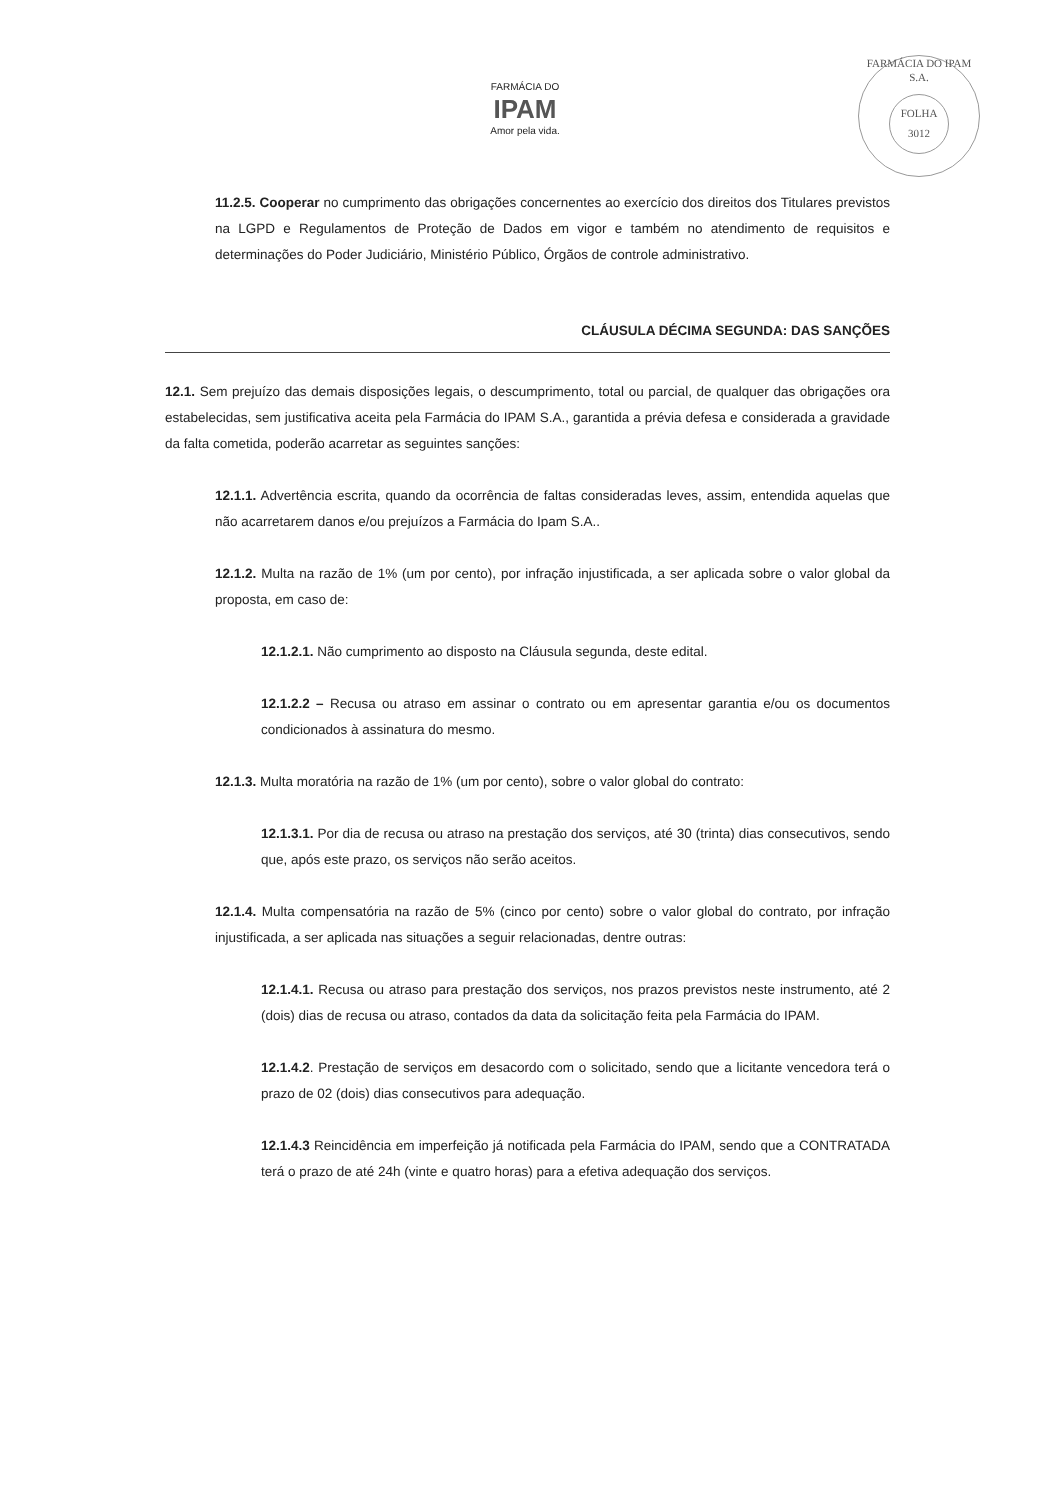FARMÁCIA DO
IPAM
Amor pela vida.
FARMÁCIA DO IPAM S.A.
FOLHA
3012
11.2.5. Cooperar no cumprimento das obrigações concernentes ao exercício dos direitos dos Titulares previstos na LGPD e Regulamentos de Proteção de Dados em vigor e também no atendimento de requisitos e determinações do Poder Judiciário, Ministério Público, Órgãos de controle administrativo.
CLÁUSULA DÉCIMA SEGUNDA: DAS SANÇÕES
12.1. Sem prejuízo das demais disposições legais, o descumprimento, total ou parcial, de qualquer das obrigações ora estabelecidas, sem justificativa aceita pela Farmácia do IPAM S.A., garantida a prévia defesa e considerada a gravidade da falta cometida, poderão acarretar as seguintes sanções:
12.1.1. Advertência escrita, quando da ocorrência de faltas consideradas leves, assim, entendida aquelas que não acarretarem danos e/ou prejuízos a Farmácia do Ipam S.A..
12.1.2. Multa na razão de 1% (um por cento), por infração injustificada, a ser aplicada sobre o valor global da proposta, em caso de:
12.1.2.1. Não cumprimento ao disposto na Cláusula segunda, deste edital.
12.1.2.2 – Recusa ou atraso em assinar o contrato ou em apresentar garantia e/ou os documentos condicionados à assinatura do mesmo.
12.1.3. Multa moratória na razão de 1% (um por cento), sobre o valor global do contrato:
12.1.3.1. Por dia de recusa ou atraso na prestação dos serviços, até 30 (trinta) dias consecutivos, sendo que, após este prazo, os serviços não serão aceitos.
12.1.4. Multa compensatória na razão de 5% (cinco por cento) sobre o valor global do contrato, por infração injustificada, a ser aplicada nas situações a seguir relacionadas, dentre outras:
12.1.4.1. Recusa ou atraso para prestação dos serviços, nos prazos previstos neste instrumento, até 2 (dois) dias de recusa ou atraso, contados da data da solicitação feita pela Farmácia do IPAM.
12.1.4.2. Prestação de serviços em desacordo com o solicitado, sendo que a licitante vencedora terá o prazo de 02 (dois) dias consecutivos para adequação.
12.1.4.3 Reincidência em imperfeição já notificada pela Farmácia do IPAM, sendo que a CONTRATADA terá o prazo de até 24h (vinte e quatro horas) para a efetiva adequação dos serviços.